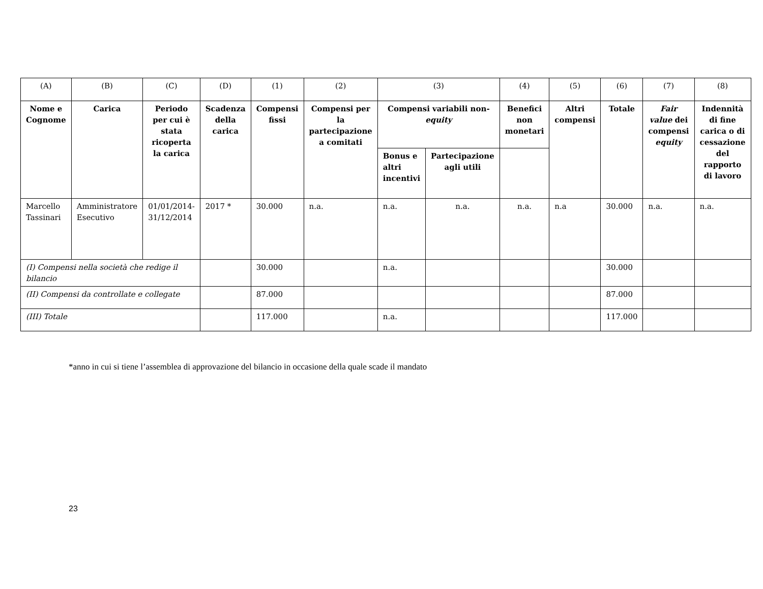| (A) | (B) | (C) | (D) | (1) | (2) | (3) | | (4) | (5) | (6) | (7) | (8) |
| Nome e Cognome | Carica | Periodo per cui è stata ricoperta la carica | Scadenza della carica | Compensi fissi | Compensi per la partecipazione a comitati | Compensi variabili non- equity | | Benefici non monetari | Altri compensi | Totale | Fair value dei compensi equity | Indennità di fine carica o di cessazione del rapporto di lavoro |
| | | | | | | Bonus e altri incentivi | Partecipazione agli utili | | | | | |
| Marcello Tassinari | Amministratore Esecutivo | 01/01/2014-31/12/2014 | 2017 * | 30.000 | n.a. | n.a. | n.a. | n.a. | n.a | 30.000 | n.a. | n.a. |
| (I) Compensi nella società che redige il bilancio | | | | 30.000 | | n.a. | | | | 30.000 | | |
| (II) Compensi da controllate e collegate | | | | 87.000 | | | | | | 87.000 | | |
| (III) Totale | | | | 117.000 | | n.a. | | | | 117.000 | | |
*anno in cui si tiene l’assemblea di approvazione del bilancio in occasione della quale scade il mandato
23